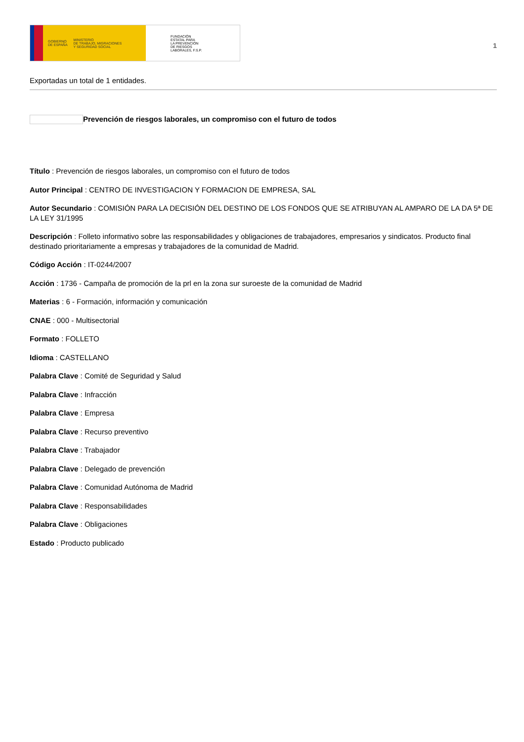GOBIERNO
DE ESPAÑA
MINISTERIO
DE TRABAJO, MIGRACIONES
Y SEGURIDAD SOCIAL
FUNDACIÓN
ESTATAL PARA
LA PREVENCIÓN
DE RIESGOS
LABORALES, F.S.P.
1
Exportadas un total de 1 entidades.
Prevención de riesgos laborales, un compromiso con el futuro de todos
Título : Prevención de riesgos laborales, un compromiso con el futuro de todos
Autor Principal : CENTRO DE INVESTIGACION Y FORMACION DE EMPRESA, SAL
Autor Secundario : COMISIÓN PARA LA DECISIÓN DEL DESTINO DE LOS FONDOS QUE SE ATRIBUYAN AL AMPARO DE LA DA 5ª DE LA LEY 31/1995
Descripción : Folleto informativo sobre las responsabilidades y obligaciones de trabajadores, empresarios y sindicatos. Producto final destinado prioritariamente a empresas y trabajadores de la comunidad de Madrid.
Código Acción : IT-0244/2007
Acción : 1736 - Campaña de promoción de la prl en la zona sur suroeste de la comunidad de Madrid
Materias : 6 - Formación, información y comunicación
CNAE : 000 - Multisectorial
Formato : FOLLETO
Idioma : CASTELLANO
Palabra Clave : Comité de Seguridad y Salud
Palabra Clave : Infracción
Palabra Clave : Empresa
Palabra Clave : Recurso preventivo
Palabra Clave : Trabajador
Palabra Clave : Delegado de prevención
Palabra Clave : Comunidad Autónoma de Madrid
Palabra Clave : Responsabilidades
Palabra Clave : Obligaciones
Estado : Producto publicado